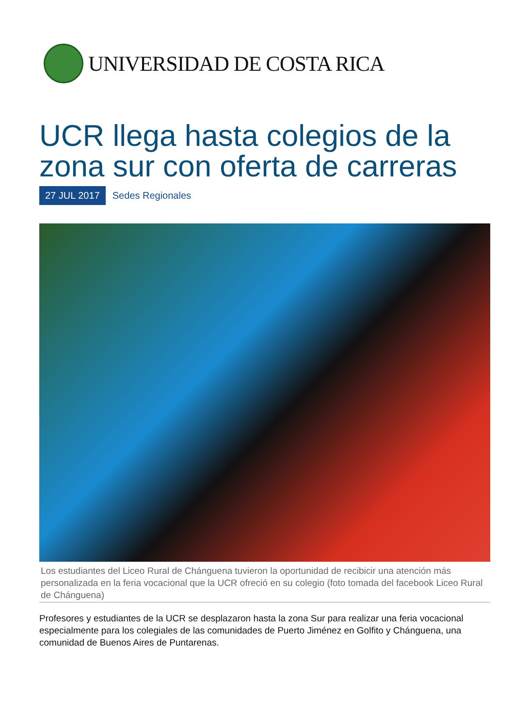UNIVERSIDAD DE COSTA RICA
UCR llega hasta colegios de la zona sur con oferta de carreras
27 JUL 2017 Sedes Regionales
Los estudiantes del Liceo Rural de Chánguena tuvieron la oportunidad de recibicir una atención más personalizada en la feria vocacional que la UCR ofreció en su colegio (foto tomada del facebook Liceo Rural de Chánguena)
Profesores y estudiantes de la UCR se desplazaron hasta la zona Sur para realizar una feria vocacional especialmente para los colegiales de las comunidades de Puerto Jiménez en Golfito y Chánguena, una comunidad de Buenos Aires de Puntarenas.